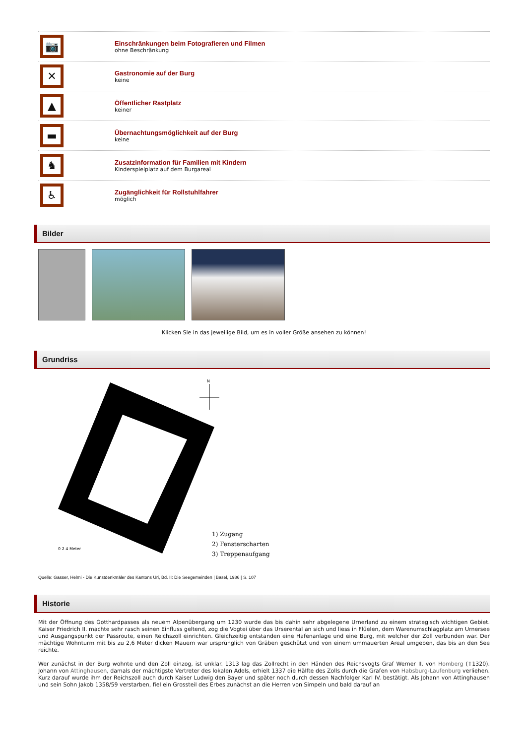📷
Einschränkungen beim Fotografieren und Filmen
ohne Beschränkung
✕
Gastronomie auf der Burg
keine
▲
Öffentlicher Rastplatz
keiner
▬
Übernachtungsmöglichkeit auf der Burg
keine
♞
Zusatzinformation für Familien mit Kindern
Kinderspielplatz auf dem Burgareal
♿
Zugänglichkeit für Rollstuhlfahrer
möglich
Bilder
Klicken Sie in das jeweilige Bild, um es in voller Größe ansehen zu können!
Grundriss
N
0 2 4 Meter
1) Zugang
2) Fensterscharten
3) Treppenaufgang
Quelle: Gasser, Helmi - Die Kunstdenkmäler des Kantons Uri, Bd. II: Die Seegemeinden | Basel, 1986 | S. 107
Historie
Mit der Öffnung des Gotthardpasses als neuem Alpenübergang um 1230 wurde das bis dahin sehr abgelegene Urnerland zu einem strategisch wichtigen Gebiet. Kaiser Friedrich II. machte sehr rasch seinen Einfluss geltend, zog die Vogtei über das Urserental an sich und liess in Flüelen, dem Warenumschlagplatz am Urnersee und Ausgangspunkt der Passroute, einen Reichszoll einrichten. Gleichzeitig entstanden eine Hafenanlage und eine Burg, mit welcher der Zoll verbunden war. Der mächtige Wohnturm mit bis zu 2,6 Meter dicken Mauern war ursprünglich von Gräben geschützt und von einem ummauerten Areal umgeben, das bis an den See reichte.
Wer zunächst in der Burg wohnte und den Zoll einzog, ist unklar. 1313 lag das Zollrecht in den Händen des Reichsvogts Graf Werner II. von Homberg (†1320). Johann von Attinghausen, damals der mächtigste Vertreter des lokalen Adels, erhielt 1337 die Hälfte des Zolls durch die Grafen von Habsburg-Laufenburg verliehen. Kurz darauf wurde ihm der Reichszoll auch durch Kaiser Ludwig den Bayer und später noch durch dessen Nachfolger Karl IV. bestätigt. Als Johann von Attinghausen und sein Sohn Jakob 1358/59 verstarben, fiel ein Grossteil des Erbes zunächst an die Herren von Simpeln und bald darauf an